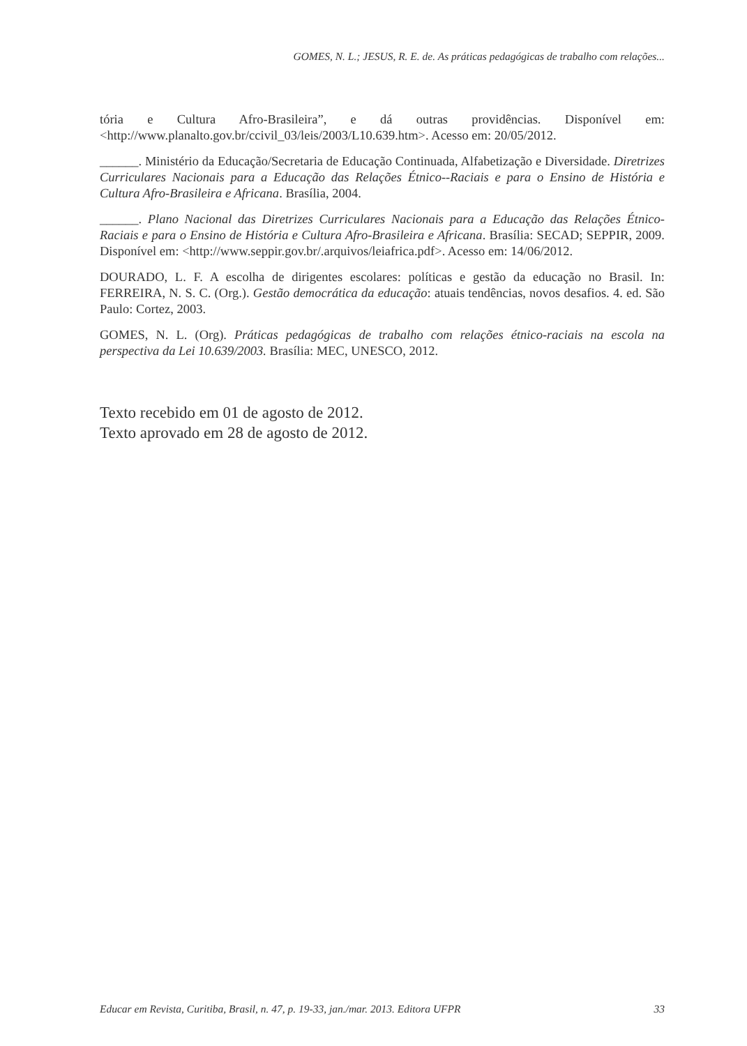GOMES, N. L.; JESUS, R. E. de. As práticas pedagógicas de trabalho com relações...
tória e Cultura Afro-Brasileira”, e dá outras providências. Disponível em: <http://www.planalto.gov.br/ccivil_03/leis/2003/L10.639.htm>. Acesso em: 20/05/2012.
______. Ministério da Educação/Secretaria de Educação Continuada, Alfabetização e Diversidade. Diretrizes Curriculares Nacionais para a Educação das Relações Étnico--Raciais e para o Ensino de História e Cultura Afro-Brasileira e Africana. Brasília, 2004.
______. Plano Nacional das Diretrizes Curriculares Nacionais para a Educação das Relações Étnico-Raciais e para o Ensino de História e Cultura Afro-Brasileira e Africana. Brasília: SECAD; SEPPIR, 2009. Disponível em: <http://www.seppir.gov.br/.arquivos/leiafrica.pdf>. Acesso em: 14/06/2012.
DOURADO, L. F. A escolha de dirigentes escolares: políticas e gestão da educação no Brasil. In: FERREIRA, N. S. C. (Org.). Gestão democrática da educação: atuais tendências, novos desafios. 4. ed. São Paulo: Cortez, 2003.
GOMES, N. L. (Org). Práticas pedagógicas de trabalho com relações étnico-raciais na escola na perspectiva da Lei 10.639/2003. Brasília: MEC, UNESCO, 2012.
Texto recebido em 01 de agosto de 2012.
Texto aprovado em 28 de agosto de 2012.
Educar em Revista, Curitiba, Brasil, n. 47, p. 19-33, jan./mar. 2013. Editora UFPR 33